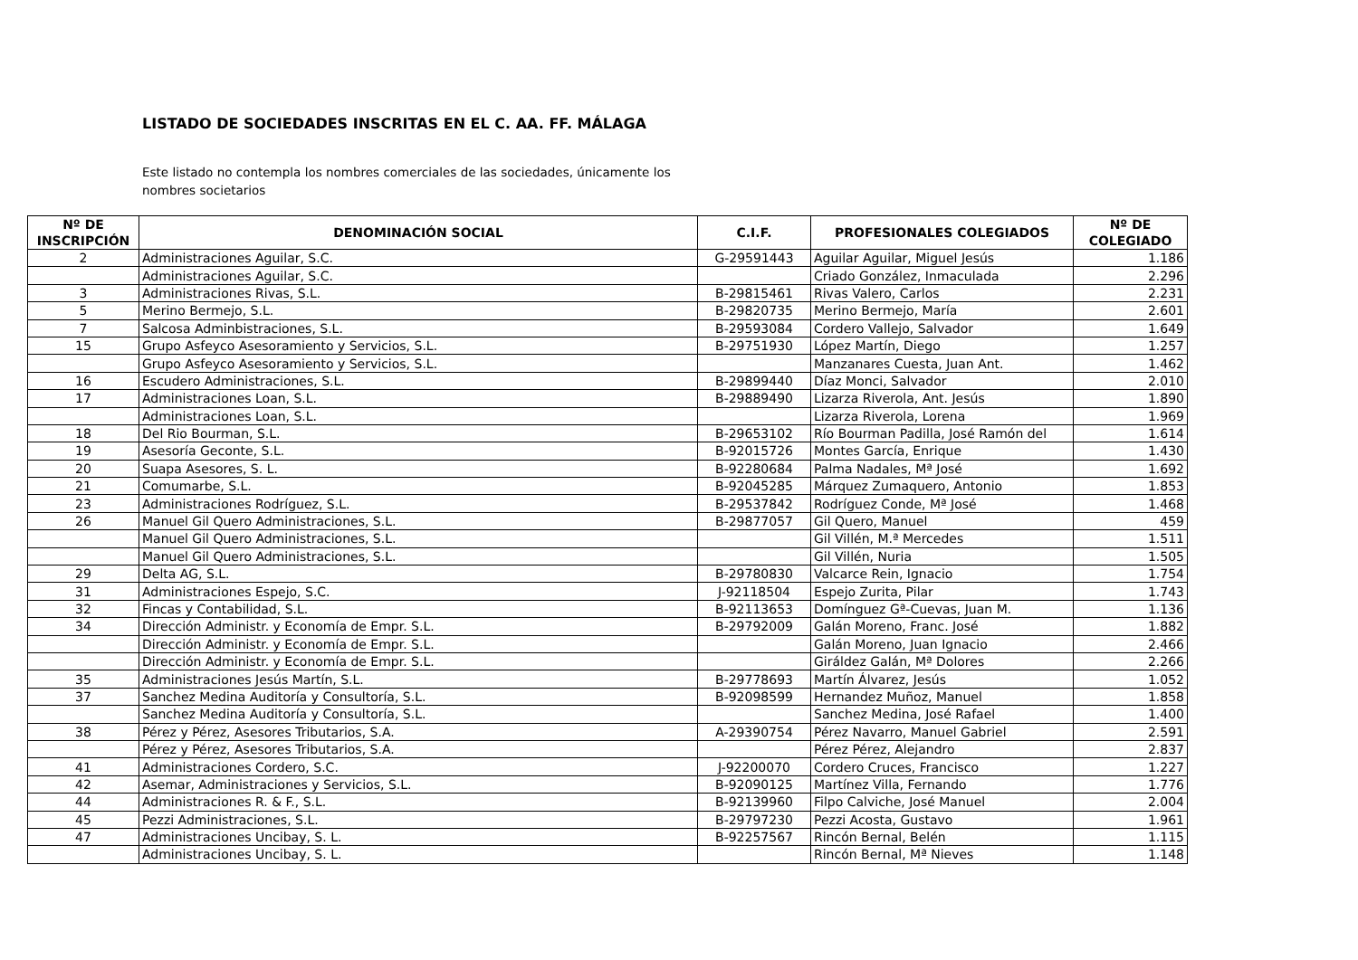LISTADO DE SOCIEDADES INSCRITAS EN EL C. AA. FF. MÁLAGA
Este listado no contempla los nombres comerciales de las sociedades, únicamente los nombres societarios
| Nº DE INSCRIPCIÓN | DENOMINACIÓN SOCIAL | C.I.F. | PROFESIONALES COLEGIADOS | Nº DE COLEGIADO |
| --- | --- | --- | --- | --- |
| 2 | Administraciones Aguilar, S.C. | G-29591443 | Aguilar Aguilar, Miguel Jesús | 1.186 |
| | Administraciones Aguilar, S.C. | | Criado González, Inmaculada | 2.296 |
| 3 | Administraciones Rivas, S.L. | B-29815461 | Rivas Valero, Carlos | 2.231 |
| 5 | Merino Bermejo, S.L. | B-29820735 | Merino Bermejo, María | 2.601 |
| 7 | Salcosa Adminbistraciones, S.L. | B-29593084 | Cordero Vallejo, Salvador | 1.649 |
| 15 | Grupo Asfeyco Asesoramiento y Servicios, S.L. | B-29751930 | López Martín, Diego | 1.257 |
| | Grupo Asfeyco Asesoramiento y Servicios, S.L. | | Manzanares Cuesta, Juan Ant. | 1.462 |
| 16 | Escudero Administraciones, S.L. | B-29899440 | Díaz Monci, Salvador | 2.010 |
| 17 | Administraciones Loan, S.L. | B-29889490 | Lizarza Riverola, Ant. Jesús | 1.890 |
| | Administraciones Loan, S.L. | | Lizarza Riverola, Lorena | 1.969 |
| 18 | Del Rio Bourman, S.L. | B-29653102 | Río Bourman Padilla, José Ramón del | 1.614 |
| 19 | Asesoría Geconte, S.L. | B-92015726 | Montes García, Enrique | 1.430 |
| 20 | Suapa Asesores, S. L. | B-92280684 | Palma Nadales, Mª José | 1.692 |
| 21 | Comumarbe, S.L. | B-92045285 | Márquez Zumaquero, Antonio | 1.853 |
| 23 | Administraciones Rodríguez, S.L. | B-29537842 | Rodríguez Conde, Mª José | 1.468 |
| 26 | Manuel Gil Quero Administraciones, S.L. | B-29877057 | Gil Quero, Manuel | 459 |
| | Manuel Gil Quero Administraciones, S.L. | | Gil Villén, M.ª Mercedes | 1.511 |
| | Manuel Gil Quero Administraciones, S.L. | | Gil Villén, Nuria | 1.505 |
| 29 | Delta AG, S.L. | B-29780830 | Valcarce Rein, Ignacio | 1.754 |
| 31 | Administraciones Espejo, S.C. | J-92118504 | Espejo Zurita, Pilar | 1.743 |
| 32 | Fincas y Contabilidad, S.L. | B-92113653 | Domínguez Gª-Cuevas, Juan M. | 1.136 |
| 34 | Dirección Administr. y Economía de Empr. S.L. | B-29792009 | Galán Moreno, Franc. José | 1.882 |
| | Dirección Administr. y Economía de Empr. S.L. | | Galán Moreno, Juan Ignacio | 2.466 |
| | Dirección Administr. y Economía de Empr. S.L. | | Giráldez Galán, Mª Dolores | 2.266 |
| 35 | Administraciones Jesús Martín, S.L. | B-29778693 | Martín Álvarez, Jesús | 1.052 |
| 37 | Sanchez Medina Auditoría y Consultoría, S.L. | B-92098599 | Hernandez Muñoz, Manuel | 1.858 |
| | Sanchez Medina Auditoría y Consultoría, S.L. | | Sanchez Medina, José Rafael | 1.400 |
| 38 | Pérez y Pérez, Asesores Tributarios, S.A. | A-29390754 | Pérez Navarro, Manuel Gabriel | 2.591 |
| | Pérez y Pérez, Asesores Tributarios, S.A. | | Pérez Pérez, Alejandro | 2.837 |
| 41 | Administraciones Cordero, S.C. | J-92200070 | Cordero Cruces, Francisco | 1.227 |
| 42 | Asemar, Administraciones y Servicios, S.L. | B-92090125 | Martínez Villa, Fernando | 1.776 |
| 44 | Administraciones R. & F., S.L. | B-92139960 | Filpo Calviche, José Manuel | 2.004 |
| 45 | Pezzi Administraciones, S.L. | B-29797230 | Pezzi Acosta, Gustavo | 1.961 |
| 47 | Administraciones Uncibay, S. L. | B-92257567 | Rincón Bernal, Belén | 1.115 |
| | Administraciones Uncibay, S. L. | | Rincón Bernal, Mª Nieves | 1.148 |